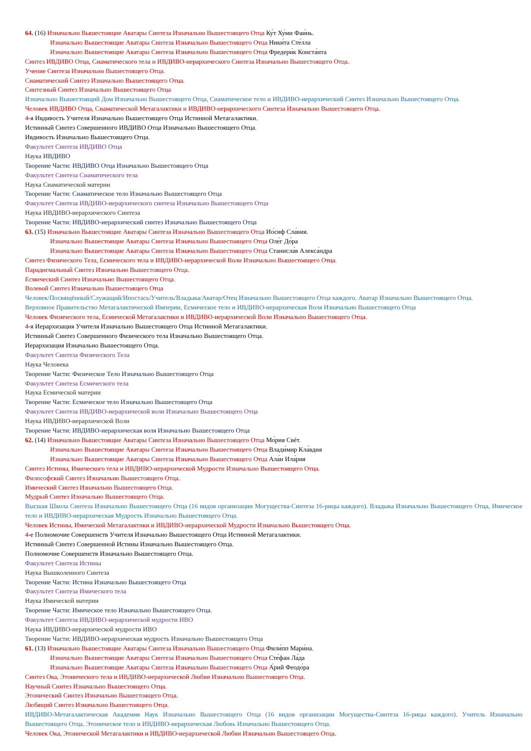64. (16) Изначально Вышестоящие Аватары Синтеза Изначально Вышестоящего Отца Ку́т Ху́ми Фаи́нь.
Изначально Вышестоящие Аватары Синтеза Изначально Вышестоящего Отца Ники́та Сте́лла
Изначально Вышестоящие Аватары Синтеза Изначально Вышестоящего Отца Фредери́к Конста́нта
Синтез ИВДИВО Отца, Сиаматического тела и ИВДИВО-иерархического Синтеза Изначально Вышестоящего Отца.
Учение Синтеза Изначально Вышестоящего Отца.
Сиаматический Синтез Изначально Вышестоящего Отца.
Синтезный Синтез Изначально Вышестоящего Отца
Изначально Вышестоящий Дом Изначально Вышестоящего Отца, Сиаматическое тело и ИВДИВО-иерархический Синтез Изначально Вышестоящего Отца.
Человек ИВДИВО Отца, Сиаматической Метагалактики и ИВДИВО-иерархического Синтеза Изначально Вышестоящего Отца.
4-я Ивдивость Учителя Изначально Вышестоящего Отца Истинной Метагалактики.
Истинный Синтез Совершенного ИВДИВО Отца Изначально Вышестоящего Отца.
Ивдивость Изначально Вышестоящего Отца.
Факультет Синтеза ИВДИВО Отца
Наука ИВДИВО
Творение Части: ИВДИВО Отца Изначально Вышестоящего Отца
Факультет Синтеза Сиаматического тела
Наука Сиаматической материи
Творение Части: Сиаматическое тело Изначально Вышестоящего Отца
Факультет Синтеза ИВДИВО-иерархического синтеза Изначально Вышестоящего Отца
Наука ИВДИВО-иерархического Синтеза
Творение Части: ИВДИВО-иерархический синтез Изначально Вышестоящего Отца
63. (15) Изначально Вышестоящие Аватары Синтеза Изначально Вышестоящего Отца Ио́сиф Сла́вия.
Изначально Вышестоящие Аватары Синтеза Изначально Вышестоящего Отца Оле́г До́ра
Изначально Вышестоящие Аватары Синтеза Изначально Вышестоящего Отца Станисла́в Алекса́ндра
Синтез Физического Тела, Есмического тела и ИВДИВО-иерархической Воли Изначально Вышестоящего Отца.
Парадигмальный Синтез Изначально Вышестоящего Отца.
Есмический Синтез Изначально Вышестоящего Отца.
Волевой Синтез Изначально Вышестоящего Отца
Человек/Посвящённый/Служащий/Ипостась/Учитель/Владыка/Аватар/Отец Изначально Вышестоящего Отца каждого. Аватар Изначально Вышестоящего Отца.
Верховное Правительство Метагалактической Империи, Есмическое тело и ИВДИВО-иерархическая Воля Изначально Вышестоящего Отца
Человек Физического тела, Есмической Метагалактики и ИВДИВО-иерархической Воли Изначально Вышестоящего Отца.
4-я Иерархизация Учителя Изначально Вышестоящего Отца Истинной Метагалактики.
Истинный Синтез Совершенного Физического тела Изначально Вышестоящего Отца.
Иерархизация Изначально Вышестоящего Отца.
Факультет Синтеза Физического Тела
Наука Человека
Творение Части: Физическое Тело Изначально Вышестоящего Отца
Факультет Синтеза Есмического тела
Наука Есмической материи
Творение Части: Есмическое тело Изначально Вышестоящего Отца
Факультет Синтеза ИВДИВО-иерархической воли Изначально Вышестоящего Отца
Наука ИВДИВО-иерархической Воли
Творение Части: ИВДИВО-иерархическая воля Изначально Вышестоящего Отца
62. (14) Изначально Вышестоящие Аватары Синтеза Изначально Вышестоящего Отца Мо́рия Свéт.
Изначально Вышестоящие Аватары Синтеза Изначально Вышестоящего Отца Влади́мир Кла́вдия
Изначально Вышестоящие Аватары Синтеза Изначально Вышестоящего Отца Ала́н Ила́рия
Синтез Истины, Имического тела и ИВДИВО-иерархической Мудрости Изначально Вышестоящего Отца.
Философский Синтез Изначально Вышестоящего Отца.
Имический Синтез Изначально Вышестоящего Отца.
Мудрый Синтез Изначально Вышестоящего Отца.
Высшая Школа Синтеза Изначально Вышестоящего Отца (16 видов организации Могущества-Синтеза 16-рицы каждого). Владыка Изначально Вышестоящего Отца, Имическое тело и ИВДИВО-иерархическая Мудрость Изначально Вышестоящего Отца.
Человек Истины, Имической Метагалактики и ИВДИВО-иерархической Мудрости Изначально Вышестоящего Отца.
4-е Полномочие Совершенств Учителя Изначально Вышестоящего Отца Истинной Метагалактики.
Истинный Синтез Совершенной Истины Изначально Вышестоящего Отца.
Полномочие Совершенств Изначально Вышестоящего Отца.
Факультет Синтеза Истины
Наука Вышколенного Синтеза
Творение Части: Истина Изначально Вышестоящего Отца
Факультет Синтеза Имического тела
Наука Имической материи
Творение Части: Имическое тело Изначально Вышестоящего Отца.
Факультет Синтеза ИВДИВО-иерархической мудрости ИВО
Наука ИВДИВО-иерархической мудрости ИВО
Творение Части: ИВДИВО-иерархическая мудрость Изначально Вышестоящего Отца
61. (13) Изначально Вышестоящие Аватары Синтеза Изначально Вышестоящего Отца Фили́пп Мари́на.
Изначально Вышестоящие Аватары Синтеза Изначально Вышестоящего Отца Сте́фан Ла́да
Изначально Вышестоящие Аватары Синтеза Изначально Вышестоящего Отца А́рий Феодо́ра
Синтез Ока, Этонического тела и ИВДИВО-иерархической Любви Изначально Вышестоящего Отца.
Научный Синтез Изначально Вышестоящего Отца.
Этонический Синтез Изначально Вышестоящего Отца.
Любящий Синтез Изначально Вышестоящего Отца.
ИВДИВО-Метагалактическая Академия Наук Изначально Вышестоящего Отца (16 видов организации Могущества-Синтеза 16-рицы каждого). Учитель Изначально Вышестоящего Отца, Этоническое тело и ИВДИВО-иерархическая Любовь Изначально Вышестоящего Отца.
Человек Ока, Этонической Метагалактики и ИВДИВО-иерархической Любви Изначально Вышестоящего Отца.